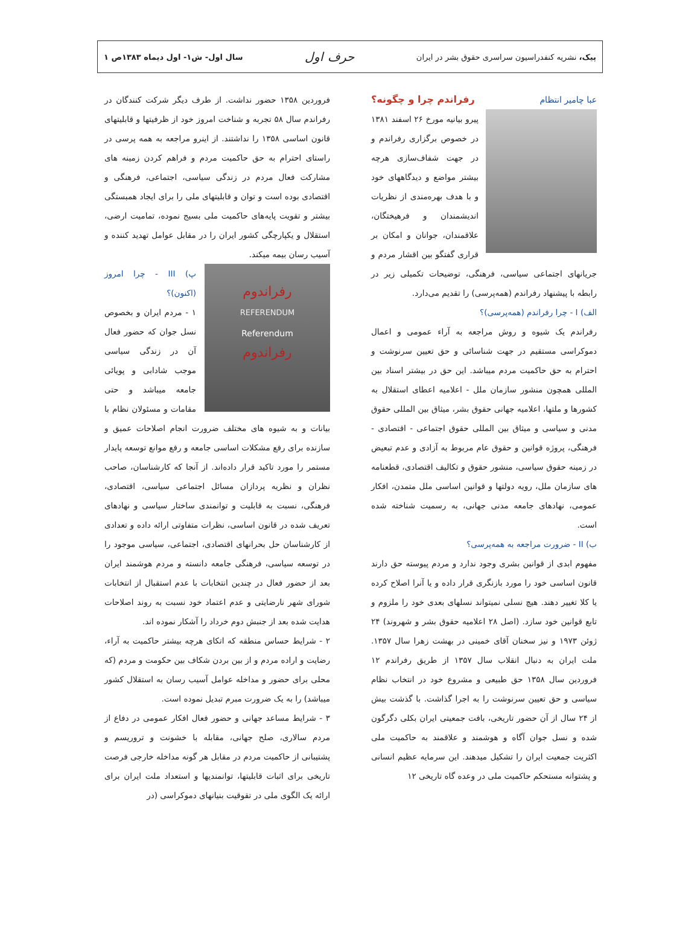پیک، نشریه کنفدراسیون سراسری حقوق بشر در ایران حرف اول سال اول- ش۱- اول دیماه ۱۳۸۳ص ۱
عبا چامیر انتظام رفراندم چرا و چگونه؟
پیرو بیانیه مورخ ۲۶ اسفند ۱۳۸۱ در خصوص برگزاری رفراندم و در جهت شفاف‌سازی هرچه بیشتر مواضع و دیدگاههای خود و با هدف بهره‌مندی از نظریات اندیشمندان و فرهیختگان، علاقمندان، جوانان و امکان بر قراری گفتگو بین اقشار مردم و جریانهای اجتماعی سیاسی، فرهنگی، توضیحات تکمیلی زیر در رابطه با پیشنهاد رفراندم (همه‌پرسی) را تقدیم می‌دارد.
الف) I - چرا رفراندم (همه‌پرسی)؟
رفراندم یک شیوه و روش مراجعه به آراء عمومی و اعمال دموکراسی مستقیم در جهت شناسائی و حق تعیین سرنوشت و احترام به حق حاکمیت مردم میباشد. این حق در بیشتر اسناد بین المللی همچون منشور سازمان ملل - اعلامیه اعطای استقلال به کشورها و ملتها، اعلامیه جهانی حقوق بشر، میثاق بین المللی حقوق مدنی و سیاسی و میثاق بین المللی حقوق اجتماعی - اقتصادی - فرهنگی، پروژه قوانین و حقوق عام مربوط به آزادی و عدم تبعیض در زمینه حقوق سیاسی، منشور حقوق و تکالیف اقتصادی، قطعنامه های سازمان ملل، رویه دولتها و قوانین اساسی ملل متمدن، افکار عمومی، نهادهای جامعه مدنی جهانی، به رسمیت شناخته شده است.
ب) II - ضرورت مراجعه به همه‌پرسی؟
مفهوم ابدی از قوانین بشری وجود ندارد و مردم پیوسته حق دارند قانون اساسی خود را مورد بازنگری قرار داده و یا آنرا اصلاح کرده یا کلا تغییر دهند. هیچ نسلی نمیتواند نسلهای بعدی خود را ملزوم و تابع قوانین خود سازد. (اصل ۲۸ اعلامیه حقوق بشر و شهروند) ۲۴ ژوئن ۱۹۷۳ و نیز سخنان آقای خمینی در بهشت زهرا سال ۱۳۵۷. ملت ایران به دنبال انقلاب سال ۱۳۵۷ از طریق رفراندم ۱۲ فروردین سال ۱۳۵۸ حق طبیعی و مشروع خود در انتخاب نظام سیاسی و حق تعیین سرنوشت را به اجرا گذاشت. با گذشت بیش از ۲۴ سال از آن حضور تاریخی، بافت جمعیتی ایران بکلی دگرگون شده و نسل جوان آگاه و هوشمند و علاقمند به حاکمیت ملی اکثریت جمعیت ایران را تشکیل میدهند. این سرمایه عظیم انسانی و پشتوانه مستحکم حاکمیت ملی در وعده گاه تاریخی ۱۲
فروردین ۱۳۵۸ حضور نداشت. از طرف دیگر شرکت کنندگان در رفراندم سال ۵۸ تجربه و شناخت امروز خود از ظرفیتها و قابلیتهای قانون اساسی ۱۳۵۸ را نداشتند. از اینرو مراجعه به همه پرسی در راستای احترام به حق حاکمیت مردم و فراهم کردن زمینه های مشارکت فعال مردم در زندگی سیاسی، اجتماعی، فرهنگی و اقتصادی بوده است و توان و قابلیتهای ملی را برای ایجاد همبستگی بیشتر و تقویت پایه‌های حاکمیت ملی بسیج نموده، تمامیت ارضی، استقلال و یکپارچگی کشور ایران را در مقابل عوامل تهدید کننده و آسیب رسان بیمه میکند.
رفراندوم
REFERENDUM
Referendum
رفراندوم
پ) III - چرا امروز (اکنون)؟
۱ - مردم ایران و بخصوص نسل جوان که حضور فعال آن در زندگی سیاسی موجب شادابی و پویائی جامعه میباشد و حتی مقامات و مسئولان نظام با بیانات و به شیوه های مختلف ضرورت انجام اصلاحات عمیق و سازنده برای رفع مشکلات اساسی جامعه و رفع موانع توسعه پایدار مستمر را مورد تاکید قرار داده‌اند. از آنجا که کارشناسان، صاحب نظران و نظریه پردازان مسائل اجتماعی سیاسی، اقتصادی، فرهنگی، نسبت به قابلیت و توانمندی ساختار سیاسی و نهادهای تعریف شده در قانون اساسی، نظرات متفاوتی ارائه داده و تعدادی از کارشناسان حل بحرانهای اقتصادی، اجتماعی، سیاسی موجود را در توسعه سیاسی، فرهنگی جامعه دانسته و مردم هوشمند ایران بعد از حضور فعال در چندین انتخابات با عدم استقبال از انتخابات شورای شهر نارضایتی و عدم اعتماد خود نسبت به روند اصلاحات هدایت شده بعد از جنبش دوم خرداد را آشکار نموده اند.
۲ - شرایط حساس منطقه که اتکای هرچه بیشتر حاکمیت به آراء، رضایت و اراده مردم و از بین بردن شکاف بین حکومت و مردم (که محلی برای حضور و مداخله عوامل آسیب رسان به استقلال کشور میباشد) را به یک ضرورت مبرم تبدیل نموده است.
۳ - شرایط مساعد جهانی و حضور فعال افکار عمومی در دفاع از مردم سالاری، صلح جهانی، مقابله با خشونت و تروریسم و پشتیبانی از حاکمیت مردم در مقابل هر گونه مداخله خارجی فرصت تاریخی برای اثبات قابلیتها، توانمندیها و استعداد ملت ایران برای ارائه یک الگوی ملی در تقوقیت بنیانهای دموکراسی (در